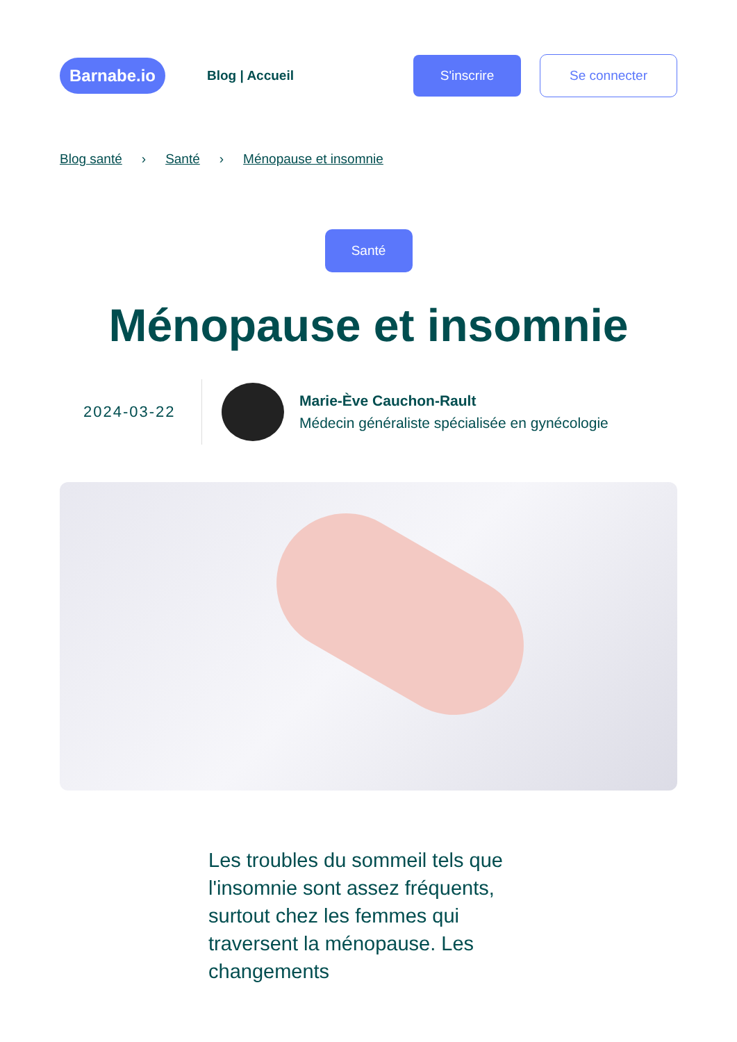Barnabe.io
Blog | Accueil
S'inscrire Se connecter
Blog santé › Santé › Ménopause et insomnie
Santé
Ménopause et insomnie
2024-03-22
Marie-Ève Cauchon-Rault
Médecin généraliste spécialisée en gynécologie
Les troubles du sommeil tels que l'insomnie sont assez fréquents, surtout chez les femmes qui traversent la ménopause. Les changements